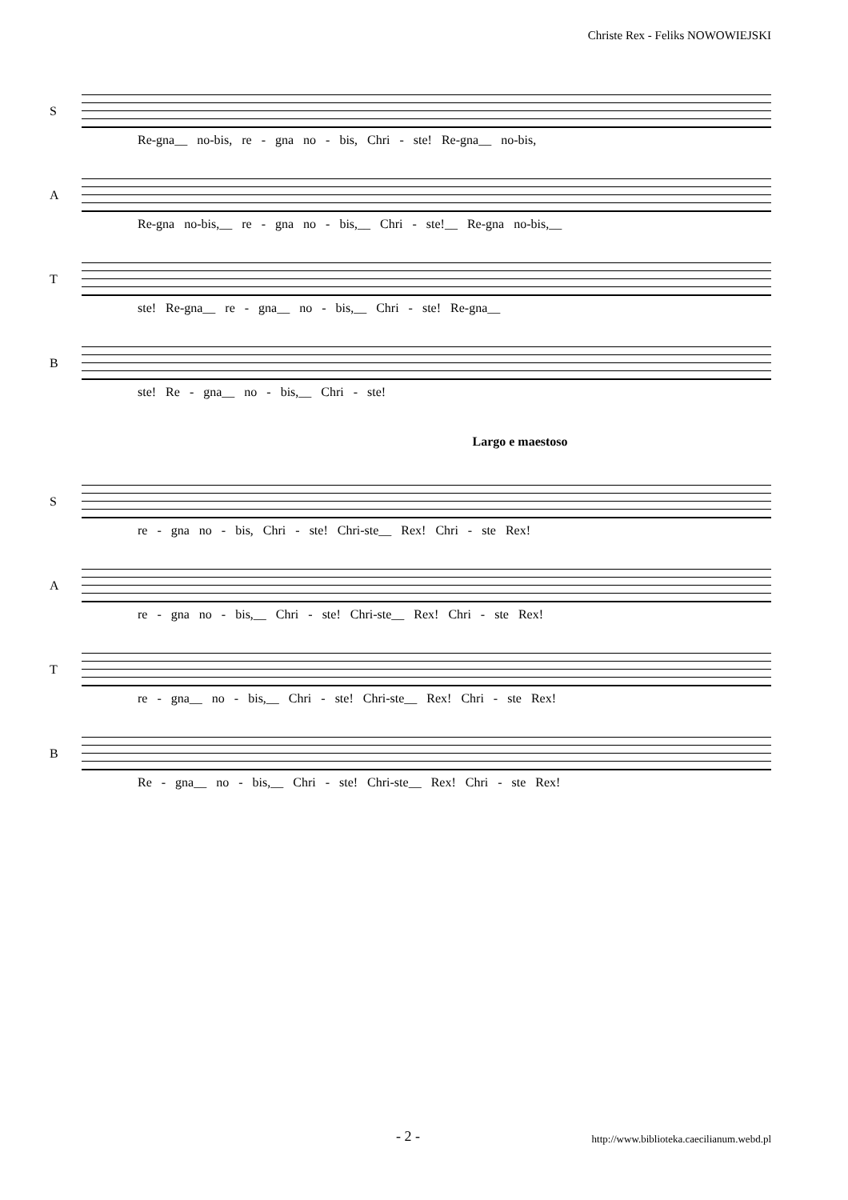Christe Rex - Feliks NOWOWIEJSKI
S
Re-gna__ no-bis, re - gna no - bis, Chri - ste! Re-gna__ no-bis,
A
Re-gna no-bis,__ re - gna no - bis,__ Chri - ste!__ Re-gna no-bis,__
T
ste! Re-gna__ re - gna__ no - bis,__ Chri - ste! Re-gna__
B
ste! Re - gna__ no - bis,__ Chri - ste!
Largo e maestoso
S
re - gna no - bis, Chri - ste! Chri-ste__ Rex! Chri - ste Rex!
A
re - gna no - bis,__ Chri - ste! Chri-ste__ Rex! Chri - ste Rex!
T
re - gna__ no - bis,__ Chri - ste! Chri-ste__ Rex! Chri - ste Rex!
B
Re - gna__ no - bis,__ Chri - ste! Chri-ste__ Rex! Chri - ste Rex!
- 2 - http://www.biblioteka.caecilianum.webd.pl